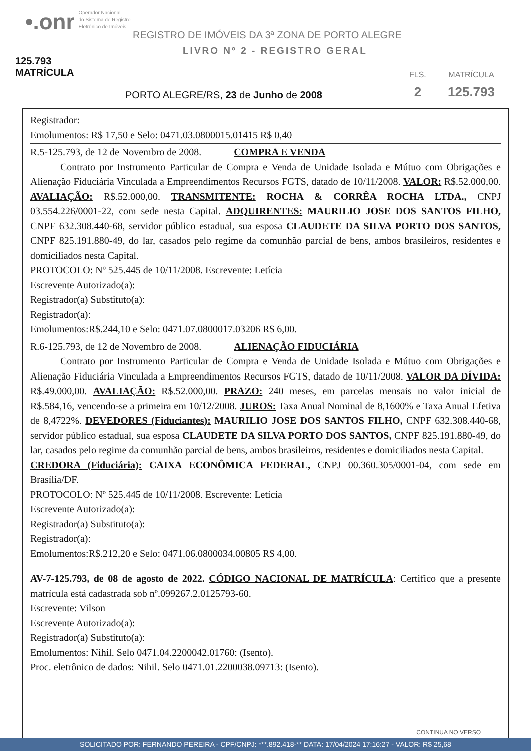•.onr Operador Nacional
do Sistema de Registro
Eletrônico de Imóveis
REGISTRO DE IMÓVEIS DA 3ª ZONA DE PORTO ALEGRE
LIVRO Nº 2 - REGISTRO GERAL
125.793 MATRÍCULA
PORTO ALEGRE/RS, 23 de Junho de 2008
FLS.
2
MATRÍCULA
125.793
Registrador:
Emolumentos: R$ 17,50 e Selo: 0471.03.0800015.01415 R$ 0,40
R.5-125.793, de 12 de Novembro de 2008. COMPRA E VENDA
Contrato por Instrumento Particular de Compra e Venda de Unidade Isolada e Mútuo com Obrigações e Alienação Fiduciária Vinculada a Empreendimentos Recursos FGTS, datado de 10/11/2008. VALOR: R$.52.000,00. AVALIAÇÃO: R$.52.000,00. TRANSMITENTE: ROCHA & CORRÊA ROCHA LTDA., CNPJ 03.554.226/0001-22, com sede nesta Capital. ADQUIRENTES: MAURILIO JOSE DOS SANTOS FILHO, CNPF 632.308.440-68, servidor público estadual, sua esposa CLAUDETE DA SILVA PORTO DOS SANTOS, CNPF 825.191.880-49, do lar, casados pelo regime da comunhão parcial de bens, ambos brasileiros, residentes e domiciliados nesta Capital.
PROTOCOLO: Nº 525.445 de 10/11/2008. Escrevente: Letícia
Escrevente Autorizado(a):
Registrador(a) Substituto(a):
Registrador(a):
Emolumentos:R$.244,10 e Selo: 0471.07.0800017.03206 R$ 6,00.
R.6-125.793, de 12 de Novembro de 2008. ALIENAÇÃO FIDUCIÁRIA
Contrato por Instrumento Particular de Compra e Venda de Unidade Isolada e Mútuo com Obrigações e Alienação Fiduciária Vinculada a Empreendimentos Recursos FGTS, datado de 10/11/2008. VALOR DA DÍVIDA: R$.49.000,00. AVALIAÇÃO: R$.52.000,00. PRAZO: 240 meses, em parcelas mensais no valor inicial de R$.584,16, vencendo-se a primeira em 10/12/2008. JUROS: Taxa Anual Nominal de 8,1600% e Taxa Anual Efetiva de 8,4722%. DEVEDORES (Fiduciantes): MAURILIO JOSE DOS SANTOS FILHO, CNPF 632.308.440-68, servidor público estadual, sua esposa CLAUDETE DA SILVA PORTO DOS SANTOS, CNPF 825.191.880-49, do lar, casados pelo regime da comunhão parcial de bens, ambos brasileiros, residentes e domiciliados nesta Capital.
CREDORA (Fiduciária): CAIXA ECONÔMICA FEDERAL, CNPJ 00.360.305/0001-04, com sede em Brasília/DF.
PROTOCOLO: Nº 525.445 de 10/11/2008. Escrevente: Letícia
Escrevente Autorizado(a):
Registrador(a) Substituto(a):
Registrador(a):
Emolumentos:R$.212,20 e Selo: 0471.06.0800034.00805 R$ 4,00.
AV-7-125.793, de 08 de agosto de 2022. CÓDIGO NACIONAL DE MATRÍCULA: Certifico que a presente matrícula está cadastrada sob nº.099267.2.0125793-60.
Escrevente: Vilson
Escrevente Autorizado(a):
Registrador(a) Substituto(a):
Emolumentos: Nihil. Selo 0471.04.2200042.01760: (Isento).
Proc. eletrônico de dados: Nihil. Selo 0471.01.2200038.09713: (Isento).
CONTINUA NO VERSO
SOLICITADO POR: FERNANDO PEREIRA - CPF/CNPJ: ***.892.418-** DATA: 17/04/2024 17:16:27 - VALOR: R$ 25,68